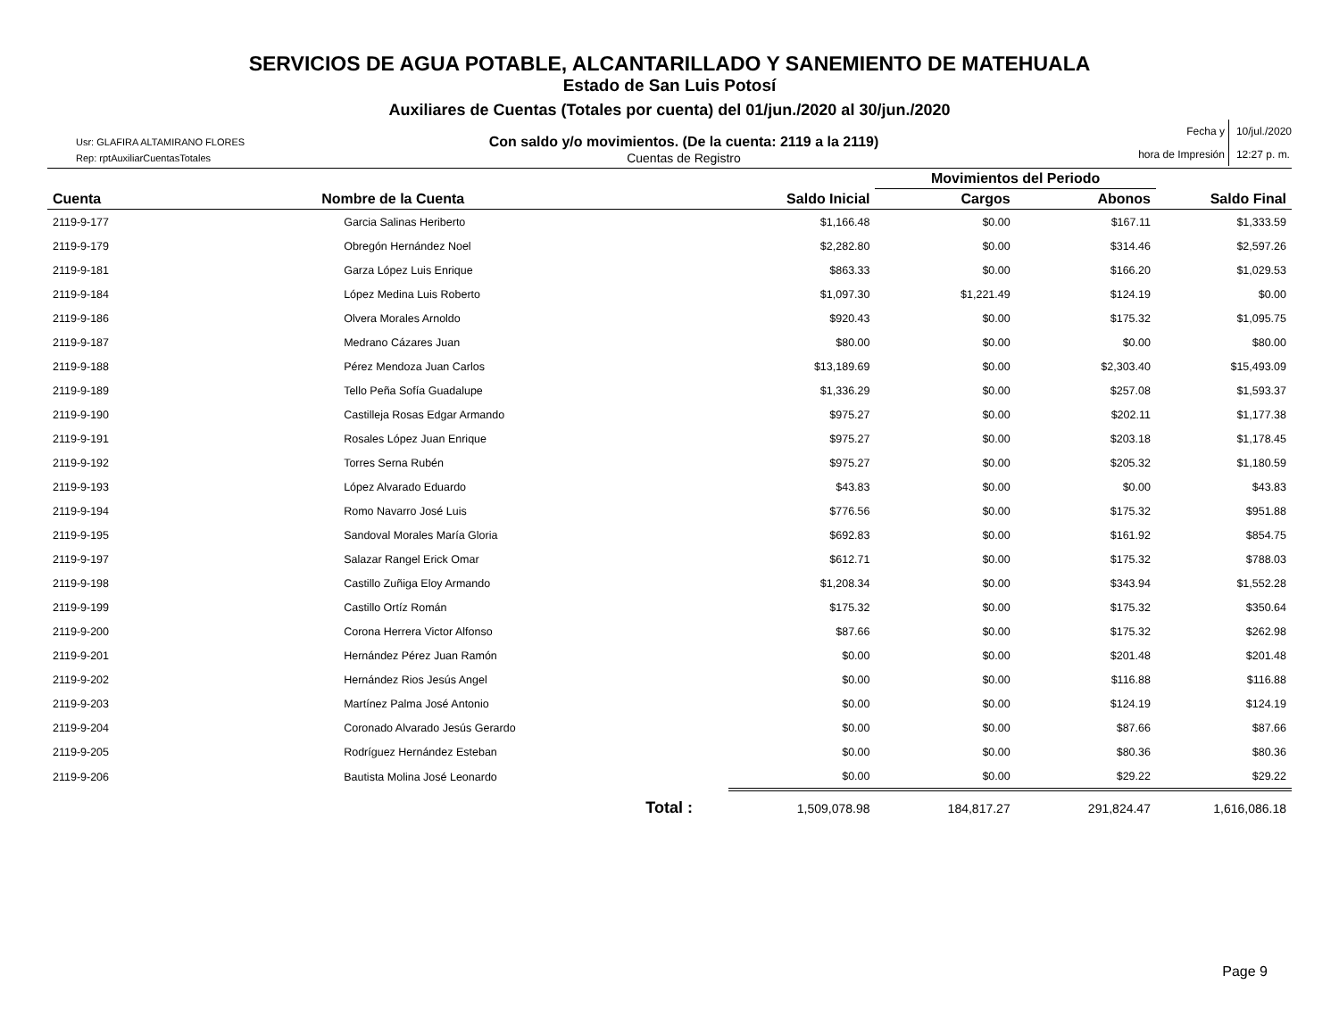SERVICIOS DE AGUA POTABLE, ALCANTARILLADO Y SANEMIENTO DE MATEHUALA
Estado de San Luis Potosí
Auxiliares de Cuentas (Totales por cuenta) del 01/jun./2020 al 30/jun./2020
Usr: GLAFIRA ALTAMIRANO FLORES
Rep: rptAuxiliarCuentasTotales
Con saldo y/o movimientos. (De la cuenta: 2119 a la 2119)
Cuentas de Registro
Fecha y
hora de Impresión
10/jul./2020
12:27 p. m.
| | | | Movimientos del Periodo | | |
| --- | --- | --- | --- | --- | --- |
| Cuenta | Nombre de la Cuenta | Saldo Inicial | Cargos | Abonos | Saldo Final |
| 2119-9-177 | Garcia Salinas Heriberto | $1,166.48 | $0.00 | $167.11 | $1,333.59 |
| 2119-9-179 | Obregón Hernández Noel | $2,282.80 | $0.00 | $314.46 | $2,597.26 |
| 2119-9-181 | Garza López Luis Enrique | $863.33 | $0.00 | $166.20 | $1,029.53 |
| 2119-9-184 | López Medina Luis Roberto | $1,097.30 | $1,221.49 | $124.19 | $0.00 |
| 2119-9-186 | Olvera Morales Arnoldo | $920.43 | $0.00 | $175.32 | $1,095.75 |
| 2119-9-187 | Medrano Cázares Juan | $80.00 | $0.00 | $0.00 | $80.00 |
| 2119-9-188 | Pérez Mendoza Juan Carlos | $13,189.69 | $0.00 | $2,303.40 | $15,493.09 |
| 2119-9-189 | Tello Peña Sofía Guadalupe | $1,336.29 | $0.00 | $257.08 | $1,593.37 |
| 2119-9-190 | Castilleja Rosas Edgar Armando | $975.27 | $0.00 | $202.11 | $1,177.38 |
| 2119-9-191 | Rosales López Juan Enrique | $975.27 | $0.00 | $203.18 | $1,178.45 |
| 2119-9-192 | Torres Serna Rubén | $975.27 | $0.00 | $205.32 | $1,180.59 |
| 2119-9-193 | López Alvarado Eduardo | $43.83 | $0.00 | $0.00 | $43.83 |
| 2119-9-194 | Romo Navarro José Luis | $776.56 | $0.00 | $175.32 | $951.88 |
| 2119-9-195 | Sandoval Morales María Gloria | $692.83 | $0.00 | $161.92 | $854.75 |
| 2119-9-197 | Salazar Rangel Erick Omar | $612.71 | $0.00 | $175.32 | $788.03 |
| 2119-9-198 | Castillo Zuñiga Eloy Armando | $1,208.34 | $0.00 | $343.94 | $1,552.28 |
| 2119-9-199 | Castillo Ortíz Román | $175.32 | $0.00 | $175.32 | $350.64 |
| 2119-9-200 | Corona Herrera Victor Alfonso | $87.66 | $0.00 | $175.32 | $262.98 |
| 2119-9-201 | Hernández Pérez Juan Ramón | $0.00 | $0.00 | $201.48 | $201.48 |
| 2119-9-202 | Hernández Rios Jesús Angel | $0.00 | $0.00 | $116.88 | $116.88 |
| 2119-9-203 | Martínez Palma José Antonio | $0.00 | $0.00 | $124.19 | $124.19 |
| 2119-9-204 | Coronado Alvarado Jesús Gerardo | $0.00 | $0.00 | $87.66 | $87.66 |
| 2119-9-205 | Rodríguez Hernández Esteban | $0.00 | $0.00 | $80.36 | $80.36 |
| 2119-9-206 | Bautista Molina José Leonardo | $0.00 | $0.00 | $29.22 | $29.22 |
| | Total : | 1,509,078.98 | 184,817.27 | 291,824.47 | 1,616,086.18 |
Page 9